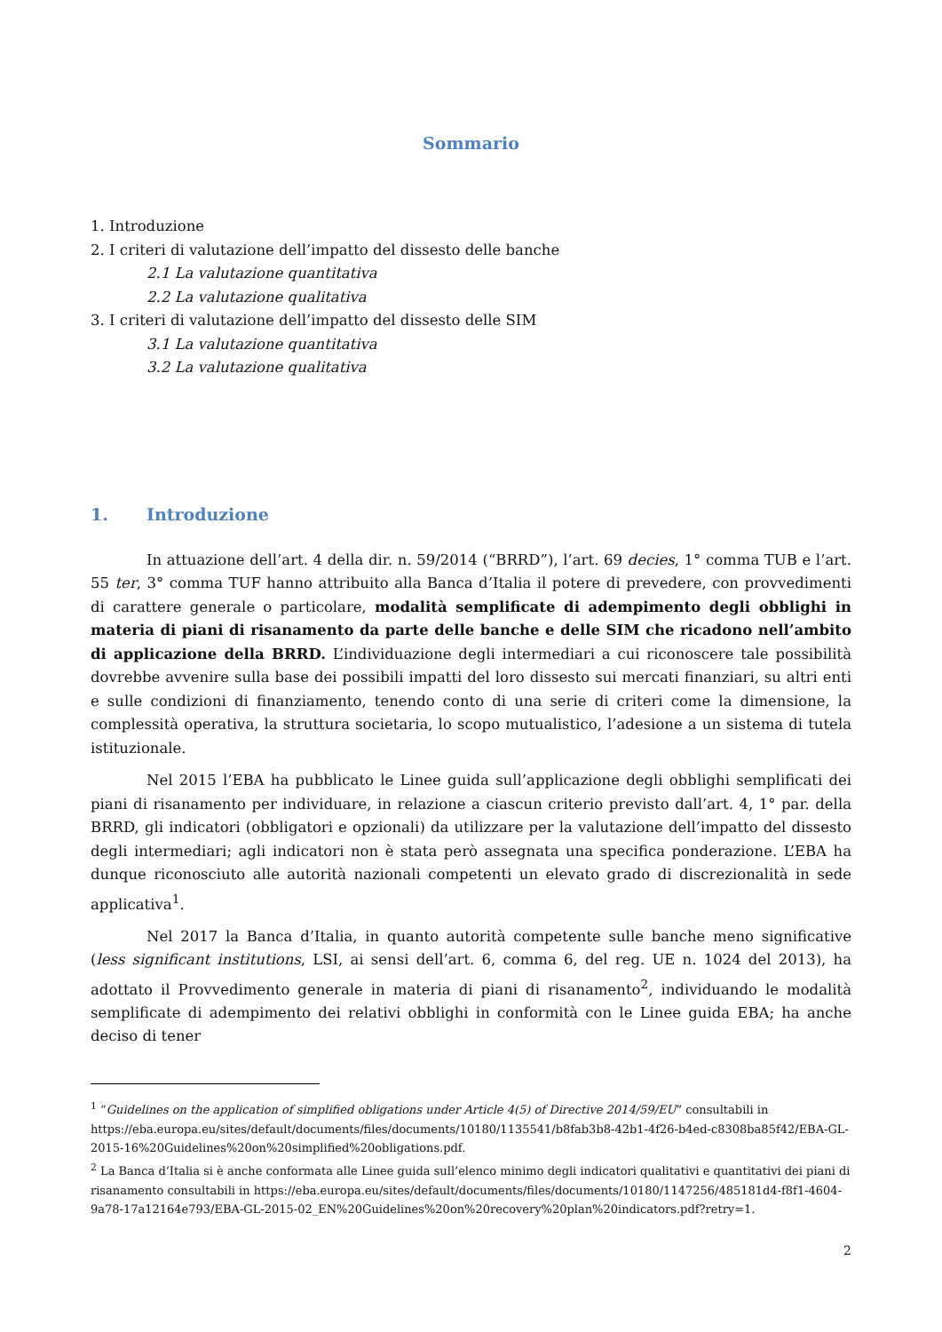Sommario
1. Introduzione
2. I criteri di valutazione dell’impatto del dissesto delle banche
2.1 La valutazione quantitativa
2.2 La valutazione qualitativa
3. I criteri di valutazione dell’impatto del dissesto delle SIM
3.1 La valutazione quantitativa
3.2 La valutazione qualitativa
1. Introduzione
In attuazione dell’art. 4 della dir. n. 59/2014 (“BRRD”), l’art. 69 decies, 1° comma TUB e l’art. 55 ter, 3° comma TUF hanno attribuito alla Banca d’Italia il potere di prevedere, con provvedimenti di carattere generale o particolare, modalità semplificate di adempimento degli obblighi in materia di piani di risanamento da parte delle banche e delle SIM che ricadono nell’ambito di applicazione della BRRD. L’individuazione degli intermediari a cui riconoscere tale possibilità dovrebbe avvenire sulla base dei possibili impatti del loro dissesto sui mercati finanziari, su altri enti e sulle condizioni di finanziamento, tenendo conto di una serie di criteri come la dimensione, la complessità operativa, la struttura societaria, lo scopo mutualistico, l’adesione a un sistema di tutela istituzionale.
Nel 2015 l’EBA ha pubblicato le Linee guida sull’applicazione degli obblighi semplificati dei piani di risanamento per individuare, in relazione a ciascun criterio previsto dall’art. 4, 1° par. della BRRD, gli indicatori (obbligatori e opzionali) da utilizzare per la valutazione dell’impatto del dissesto degli intermediari; agli indicatori non è stata però assegnata una specifica ponderazione. L’EBA ha dunque riconosciuto alle autorità nazionali competenti un elevato grado di discrezionalità in sede applicativa<sup>1</sup>.
Nel 2017 la Banca d’Italia, in quanto autorità competente sulle banche meno significative (less significant institutions, LSI, ai sensi dell’art. 6, comma 6, del reg. UE n. 1024 del 2013), ha adottato il Provvedimento generale in materia di piani di risanamento<sup>2</sup>, individuando le modalità semplificate di adempimento dei relativi obblighi in conformità con le Linee guida EBA; ha anche deciso di tener
<sup>1</sup> “Guidelines on the application of simplified obligations under Article 4(5) of Directive 2014/59/EU” consultabili in https://eba.europa.eu/sites/default/documents/files/documents/10180/1135541/b8fab3b8-42b1-4f26-b4ed-c8308ba85f42/EBA-GL-2015-16%20Guidelines%20on%20simplified%20obligations.pdf.
<sup>2</sup> La Banca d’Italia si è anche conformata alle Linee guida sull’elenco minimo degli indicatori qualitativi e quantitativi dei piani di risanamento consultabili in https://eba.europa.eu/sites/default/documents/files/documents/10180/1147256/485181d4-f8f1-4604-9a78-17a12164e793/EBA-GL-2015-02_EN%20Guidelines%20on%20recovery%20plan%20indicators.pdf?retry=1.
2